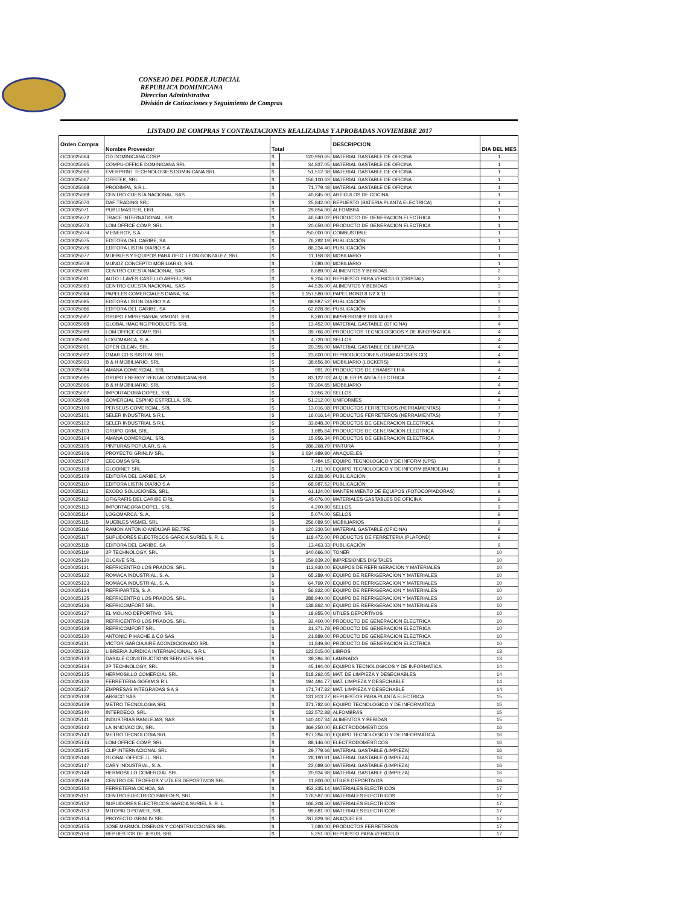CONSEJO DEL PODER JUDICIAL
REPUBLICA DOMINICANA
Direccion Administrativa
División de Cotizaciones y Seguimiento de Compras
LISTADO DE COMPRAS Y CONTRATACIONES REALIZADAS Y APROBADAS NOVIEMBRE 2017
| Orden Compra | Nombre Proveedor | Total | | DESCRIPCION | DIA DEL MES |
| --- | --- | --- | --- | --- | --- |
| OC00025064 | OD DOMINICANA CORP | $ | 120,950.65 | MATERIAL GASTABLE DE OFICINA | 1 |
| OC00025065 | COMPU-OFFICE DOMINICANA SRL | $ | 34,837.05 | MATERIAL GASTABLE DE OFICINA | 1 |
| OC00025066 | EVERPRINT TECHNOLOGIES DOMINICANA SRL | $ | 51,512.38 | MATERIAL GASTABLE DE OFICINA | 1 |
| OC00025067 | OFFITEK, SRL | $ | 156,100.63 | MATERIAL GASTABLE DE OFICINA | 1 |
| OC00025068 | PRODIMPA, S.R.L. | $ | 71,779.48 | MATERIAL GASTABLE DE OFICINA | 1 |
| OC00025069 | CENTRO CUESTA NACIONAL, SAS | $ | 40,845.00 | ARTICULOS DE COCINA | 1 |
| OC00025070 | DAF TRADING SRL | $ | 25,842.00 | REPUESTO (BATERIA PLANTA ELECTRICA) | 1 |
| OC00025071 | PUBLI MASTER, EIRL | $ | 29,854.00 | ALFOMBRA | 1 |
| OC00025072 | TRACE INTERNATIONAL, SRL | $ | 46,640.02 | PRODUCTO DE GENERACION ELECTRICA | 1 |
| OC00025073 | LOM OFFICE COMP, SRL | $ | 20,650.00 | PRODUCTO DE GENERACION ELECTRICA | 1 |
| OC00025074 | V ENERGY, S.A. | $ | 750,000.00 | COMBUSTIBLE | 1 |
| OC00025075 | EDITORA DEL CARIBE, SA | $ | 76,292.19 | PUBLICACIÓN | 1 |
| OC00025076 | EDITORA LISTIN DIARIO S A | $ | 86,234.40 | PUBLICACIÓN | 1 |
| OC00025077 | MUEBLES Y EQUIPOS PARA OFIC. LEON GONZALEZ, SRL. | $ | 11,158.08 | MOBILIARIO | 1 |
| OC00025078 | MUNOZ CONCEPTO MOBILIARIO, SRL | $ | 7,080.00 | MOBILIARIO | 1 |
| OC00025080 | CENTRO CUESTA NACIONAL, SAS | $ | 6,689.00 | ALIMENTOS Y BEBIDAS | 2 |
| OC00025081 | AUTO LLAVES CASTILLO ABREU, SRL | $ | 9,204.00 | REPUESTO PARA VEHICULO (CRISTAL) | 2 |
| OC00025083 | CENTRO CUESTA NACIONAL, SAS | $ | 44,535.00 | ALIMENTOS Y BEBIDAS | 3 |
| OC00025084 | PAPELES COMERCIALES DIANA, SA | $ | 1,157,580.00 | PAPEL BOND 8 1/2 X 11 | 3 |
| OC00025085 | EDITORA LISTIN DIARIO S A | $ | 68,987.52 | PUBLICACIÓN | 3 |
| OC00025086 | EDITORA DEL CARIBE, SA | $ | 62,828.86 | PUBLICACIÓN | 3 |
| OC00025087 | GRUPO EMPRESARIAL VIMONT, SRL | $ | 8,260.00 | IMPRESIONES DIGITALES | 3 |
| OC00025088 | GLOBAL IMAGING PRODUCTS, SRL | $ | 13,452.00 | MATERIAL GASTABLE (OFICINA) | 4 |
| OC00025089 | LOM OFFICE COMP, SRL | $ | 39,766.00 | PRODUCTOS TECNOLOGIGOS Y DE INFORMATICA | 4 |
| OC00025090 | LOGOMARCA, S. A. | $ | 4,720.00 | SELLOS | 4 |
| OC00025091 | OPEN CLEAN, SRL | $ | 20,355.00 | MATERIAL GASTABLE DE LIMPIEZA | 4 |
| OC00025092 | OMAR CD S SISTEM, SRL | $ | 23,600.00 | REPRODUCCIONES (GRABACIONES CD) | 4 |
| OC00025093 | B & H MOBILIARIO, SRL | $ | 38,656.80 | MOBILIARIO (LOCKERS) | 4 |
| OC00025094 | AMANA COMERCIAL, SRL | $ | 991.20 | PRODUCTOS DE EBANISTERIA | 4 |
| OC00025095 | GRUPO ENERGY RENTAL DOMINICANA SRL | $ | 83,122.03 | ALQUILER PLANTA ELECTRICA | 4 |
| OC00025096 | B & H MOBILIARIO, SRL | $ | 79,304.85 | MOBILIARIO | 4 |
| OC00025097 | IMPORTADORA DOPEL, SRL. | $ | 3,056.20 | SELLOS | 4 |
| OC00025098 | COMERCIAL ESPINO ESTRELLA, SRL | $ | 51,212.00 | UNIFORMES | 4 |
| OC00025100 | PERSEUS COMERCIAL, SRL | $ | 13,016.08 | PRODUCTOS FERRETEROS (HERRAMIENTAS) | 7 |
| OC00025101 | SELER INDUSTRIAL S R L | $ | 16,016.14 | PRODUCTOS FERRETEROS (HERRAMIENTAS) | 7 |
| OC00025102 | SELER INDUSTRIAL S R L | $ | 33,848.30 | PRODUCTOS DE GENERACION ELECTRICA | 7 |
| OC00025103 | GRUPO GRM, SRL. | $ | 1,885.64 | PRODUCTOS DE GENERACION ELECTRICA | 7 |
| OC00025104 | AMANA COMERCIAL, SRL | $ | 15,956.34 | PRODUCTOS DE GENERACION ELECTRICA | 7 |
| OC00025105 | PINTURAS POPULAR, S. A. | $ | 286,268.79 | PINTURA | 7 |
| OC00025106 | PROYECTO GRINLIV SRL | $ | 1,034,989.80 | ANAQUELES | 7 |
| OC00025107 | CECOMSA SRL | $ | 7,484.15 | EQUIPO TECNOLOGICO Y DE INFORM (UPS) | 8 |
| OC00025108 | GLODINET SRL | $ | 1,711.00 | EQUIPO TECNOLOGICO Y DE INFORM (BANDEJA) | 8 |
| OC00025109 | EDITORA DEL CARIBE, SA | $ | 62,828.86 | PUBLICACIÓN | 8 |
| OC00025110 | EDITORA LISTIN DIARIO S A | $ | 68,987.52 | PUBLICACIÓN | 8 |
| OC00025111 | EXODO SOLUCIONES, SRL. | $ | 61,124.00 | MANTENIMIENTO DE EQUIPOS (FOTOCOPIADORAS) | 9 |
| OC00025112 | OFIGRAFIS DEL CARIBE EIRL | $ | 45,076.00 | MATERIALES GASTABLES DE OFICINA | 9 |
| OC00025113 | IMPORTADORA DOPEL, SRL. | $ | 4,200.80 | SELLOS | 9 |
| OC00025114 | LOGOMARCA, S. A. | $ | 5,074.00 | SELLOS | 9 |
| OC00025115 | MUEBLES VISMEL SRL | $ | 256,089.50 | MOBILIARIOS | 9 |
| OC00025116 | RAMON ANTONIO ANDUJAR BELTRE | $ | 120,330.50 | MATERIAL GASTABLE (OFICINA) | 9 |
| OC00025117 | SUPLIDORES ELECTRICOS GARCIA SURIEL S. R. L. | $ | 118,472.00 | PRODUCTOS DE FERRETERIA (PLAFOND) | 9 |
| OC00025118 | EDITORA DEL CARIBE, SA | $ | 13,463.33 | PUBLICACIÓN | 9 |
| OC00025119 | 2P TECHNOLOGY, SRL | $ | 340,666.00 | TONER | 10 |
| OC00025120 | OLCAVE SRL | $ | 159,839.20 | IMPRESIONES DIGITALES | 10 |
| OC00025121 | REFRICENTRO LOS PRADOS, SRL. | $ | 113,930.00 | EQUIPOS DE REFRIGERACION Y MATERIALES | 10 |
| OC00025122 | ROMACA INDUSTRIAL, S. A. | $ | 65,289.40 | EQUIPO DE REFRIGERACION Y MATERIALES | 10 |
| OC00025123 | ROMACA INDUSTRIAL, S. A. | $ | 64,799.70 | EQUIPO DE REFRIGERACION Y MATERIALES | 10 |
| OC00025124 | REFRIPARTES, S. A. | $ | 56,822.00 | EQUIPO DE REFRIGERACION Y MATERIALES | 10 |
| OC00025125 | REFRICENTRO LOS PRADOS, SRL. | $ | 288,940.00 | EQUIPO DE REFRIGERACION Y MATERIALES | 10 |
| OC00025126 | REFRICOMFORT SRL | $ | 138,862.40 | EQUIPO DE REFRIGERACION Y MATERIALES | 10 |
| OC00025127 | EL MOLINO DEPORTIVO, SRL | $ | 18,955.00 | UTILES DEPORTIVOS | 10 |
| OC00025128 | REFRICENTRO LOS PRADOS, SRL. | $ | 32,400.00 | PRODUCTO DE GENERACION ELECTRICA | 10 |
| OC00025129 | REFRICOMFORT SRL | $ | 31,371.78 | PRODUCTO DE GENERACION ELECTRICA | 10 |
| OC00025130 | ANTONIO P HACHE & CO SAS | $ | 21,889.00 | PRODUCTO DE GENERACION ELECTRICA | 10 |
| OC00025131 | VICTOR GARCIA AIRE ACONDICIONADO SRL | $ | 11,849.80 | PRODUCTO DE GENERACION ELECTRICA | 10 |
| OC00025132 | LIBRERIA JURIDICA INTERNACIONAL, S R L | $ | 122,515.00 | LIBROS | 13 |
| OC00025133 | DASALE CONSTRUCTIONS SERVICES SRL | $ | 39,394.30 | LAMINADO | 13 |
| OC00025134 | 2P TECHNOLOGY, SRL | $ | 45,194.00 | EQUIPOS TECNOLOGICOS Y DE INFORMATICA | 14 |
| OC00025135 | HERMOSILLO COMERCIAL SRL | $ | 518,292.05 | MAT. DE LIMPIEZA Y DESECHABLES | 14 |
| OC00025136 | FERRETERIA GOFAM S R L | $ | 194,494.77 | MAT. LIMPIEZA Y DESECHABLE | 14 |
| OC00025137 | EMPRESAS INTEGRADAS S A S | $ | 171,747.82 | MAT. LIMPIEZA Y DESECHABLE | 14 |
| OC00025138 | ARGICO SAS | $ | 131,813.27 | REPUESTOS PARA PLANTA ELECTRICA | 15 |
| OC00025139 | METRO TECNOLOGIA SRL | $ | 371,782.60 | EQUIPO TECNOLOGICO Y DE INFORMATICA | 15 |
| OC00025140 | INTERDECO, SRL. | $ | 132,572.88 | ALFOMBRAS | 15 |
| OC00025141 | INDUSTRIAS BANILEJAS, SAS | $ | 140,407.34 | ALIMENTOS Y BEBIDAS | 15 |
| OC00025142 | LA INNOVACION, SRL | $ | 369,250.00 | ELECTRODOMESTICOS | 16 |
| OC00025143 | METRO TECNOLOGIA SRL | $ | 977,394.00 | EQUIPO TECNOLOGICO Y DE INFORMATICA | 16 |
| OC00025144 | LOM OFFICE COMP, SRL | $ | 88,146.00 | ELECTRODOMÉSTICOS | 16 |
| OC00025145 | CLIP INTERNACIONAL SRL | $ | 29,779.66 | MATERIAL GASTABLE (LIMPIEZA) | 16 |
| OC00025146 | GLOBAL OFFICE JL. SRL. | $ | 28,190.91 | MATERIAL GASTABLE (LIMPIEZA) | 16 |
| OC00025147 | CARY INDUSTRIAL, S. A. | $ | 22,089.60 | MATERIAL GASTABLE (LIMPIEZA) | 16 |
| OC00025148 | HERMOSILLO COMERCIAL SRL | $ | 20,934.98 | MATERIAL GASTABLE (LIMPIEZA) | 16 |
| OC00025149 | CENTRO DE TROFEOS Y UTILES DEPORTIVOS SRL | $ | 11,800.00 | UTILES DEPORTIVOS | 16 |
| OC00025150 | FERRETERIA OCHOA, SA | $ | 452,335.14 | MATERIALES ELECTRICOS | 17 |
| OC00025151 | CENTRO ELECTRICO PAREDES, SRL | $ | 176,587.00 | MATERIALES ELECTRICOS | 17 |
| OC00025152 | SUPLIDORES ELECTRICOS GARCIA SURIEL S. R. L. | $ | 166,208.50 | MATERIALES ELECTRICOS | 17 |
| OC00025153 | MITOPALO POWER, SRL. | $ | 99,681.00 | MATERIALES ELECTRICOS | 17 |
| OC00025154 | PROYECTO GRINLIV SRL | $ | 787,829.36 | ANAQUELES | 17 |
| OC00025155 | JOSE MARMOL DISENOS Y CONSTRUCCIONES SRL | $ | 7,080.00 | PRODUCTOS FERRETEROS | 17 |
| OC00025156 | REPUESTOS DE JESUS, SRL. | $ | 5,251.00 | REPUESTO PARA VEHICULO | 17 |